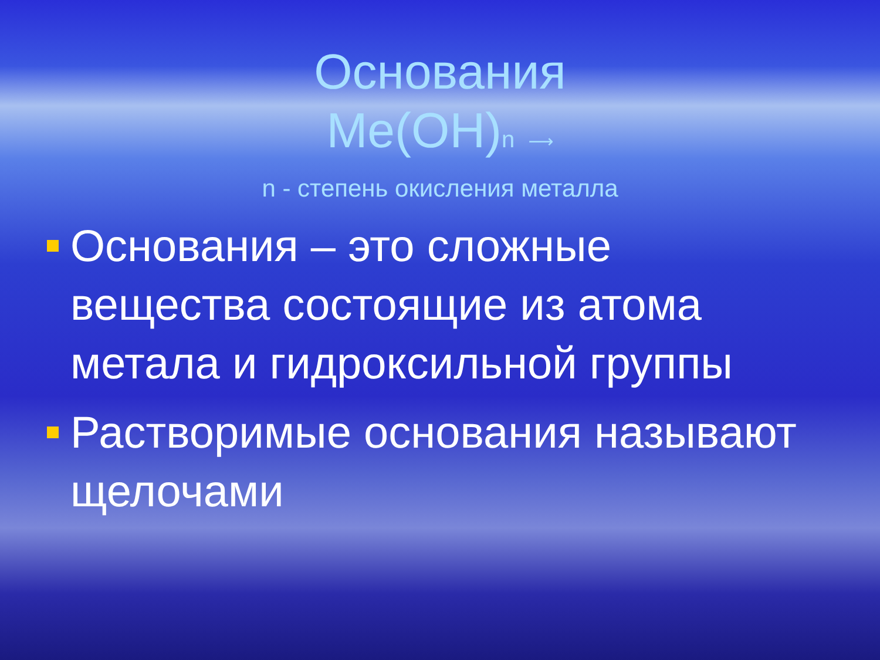Основания
Me(OH)<sub>n</sub> ⟶
n - степень окисления металла
Основания – это сложные вещества состоящие из атома метала и гидроксильной группы
Растворимые основания называют щелочами